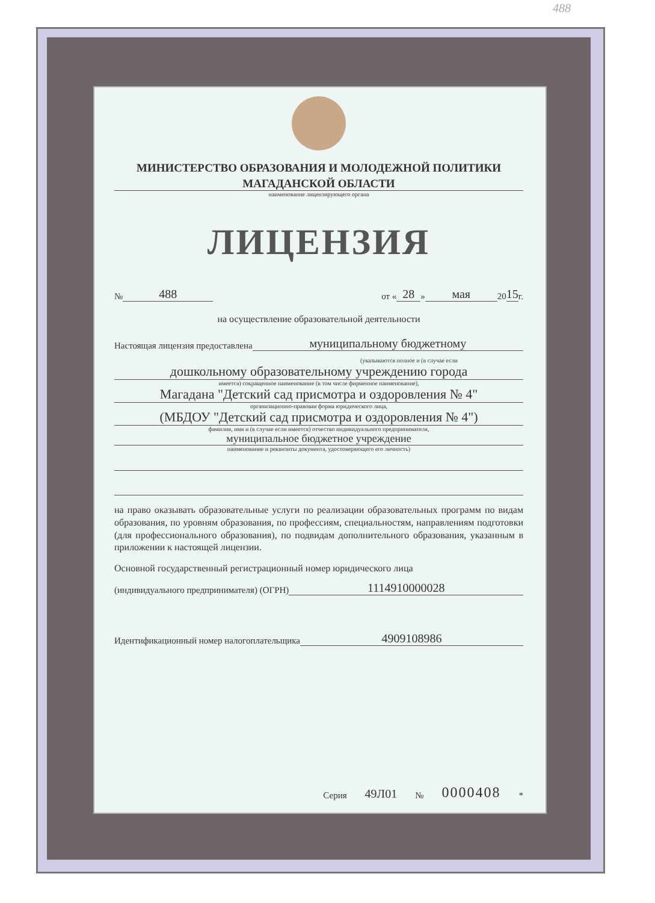488
МИНИСТЕРСТВО ОБРАЗОВАНИЯ И МОЛОДЕЖНОЙ ПОЛИТИКИ
МАГАДАНСКОЙ ОБЛАСТИ
наименование лицензирующего органа
ЛИЦЕНЗИЯ
№ 488 от « 28 » мая 20 15 г.
на осуществление образовательной деятельности
Настоящая лицензия предоставлена муниципальному бюджетному
(указываются полное и (в случае если
дошкольному образовательному учреждению города
имеется) сокращенное наименование (в том числе фирменное наименование),
Магадана "Детский сад присмотра и оздоровления № 4"
организационно-правовая форма юридического лица,
(МБДОУ "Детский сад присмотра и оздоровления № 4")
фамилия, имя и (в случае если имеется) отчество индивидуального предпринимателя,
муниципальное бюджетное учреждение
наименование и реквизиты документа, удостоверяющего его личность)
на право оказывать образовательные услуги по реализации образовательных программ по видам образования, по уровням образования, по профессиям, специальностям, направлениям подготовки (для профессионального образования), по подвидам дополнительного образования, указанным в приложении к настоящей лицензии.
Основной государственный регистрационный номер юридического лица
(индивидуального предпринимателя) (ОГРН) 1114910000028
Идентификационный номер налогоплательщика 4909108986
Серия 49Л01 № 0000408 *